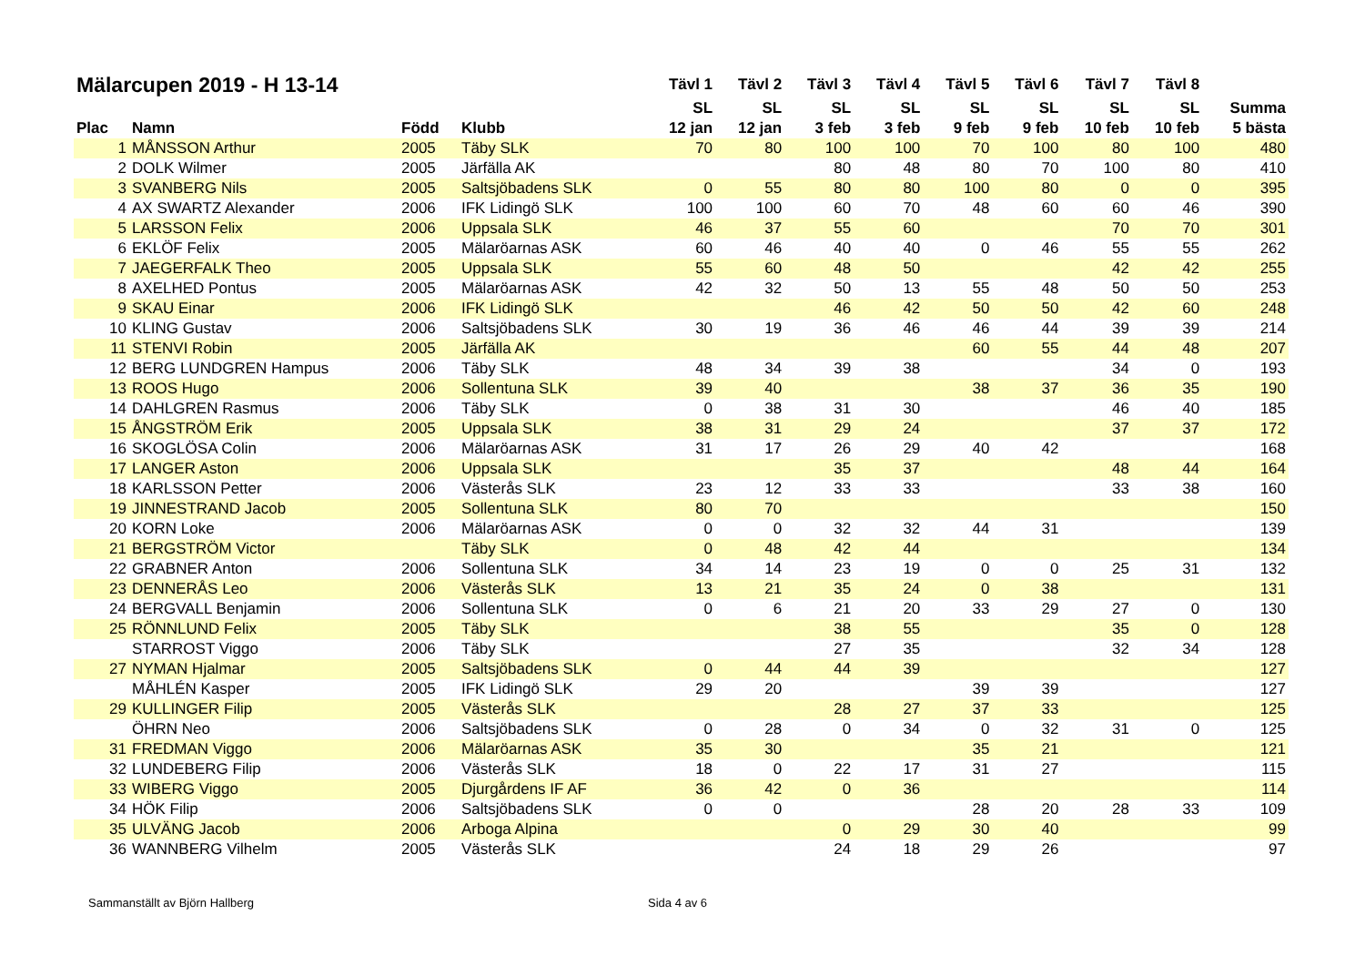| Mälarcupen 2019 - H 13-14 | | | | Tävl 1 | Tävl 2 | Tävl 3 | Tävl 4 | Tävl 5 | Tävl 6 | Tävl 7 | Tävl 8 | |
| --- | --- | --- | --- | --- | --- | --- | --- | --- | --- | --- | --- | --- |
| | | | | SL | SL | SL | SL | SL | SL | SL | SL | Summa |
| Plac | Namn | Född | Klubb | 12 jan | 12 jan | 3 feb | 3 feb | 9 feb | 9 feb | 10 feb | 10 feb | 5 bästa |
| 1 | MÅNSSON Arthur | 2005 | Täby SLK | 70 | 80 | 100 | 100 | 70 | 100 | 80 | 100 | 480 |
| 2 | DOLK Wilmer | 2005 | Järfälla AK | | | 80 | 48 | 80 | 70 | 100 | 80 | 410 |
| 3 | SVANBERG Nils | 2005 | Saltsjöbadens SLK | 0 | 55 | 80 | 80 | 100 | 80 | 0 | 0 | 395 |
| 4 | AX SWARTZ Alexander | 2006 | IFK Lidingö SLK | 100 | 100 | 60 | 70 | 48 | 60 | 60 | 46 | 390 |
| 5 | LARSSON Felix | 2006 | Uppsala SLK | 46 | 37 | 55 | 60 | | | 70 | 70 | 301 |
| 6 | EKLÖF Felix | 2005 | Mälaröarnas ASK | 60 | 46 | 40 | 40 | 0 | 46 | 55 | 55 | 262 |
| 7 | JAEGERFALK Theo | 2005 | Uppsala SLK | 55 | 60 | 48 | 50 | | | 42 | 42 | 255 |
| 8 | AXELHED Pontus | 2005 | Mälaröarnas ASK | 42 | 32 | 50 | 13 | 55 | 48 | 50 | 50 | 253 |
| 9 | SKAU Einar | 2006 | IFK Lidingö SLK | | | 46 | 42 | 50 | 50 | 42 | 60 | 248 |
| 10 | KLING Gustav | 2006 | Saltsjöbadens SLK | 30 | 19 | 36 | 46 | 46 | 44 | 39 | 39 | 214 |
| 11 | STENVI Robin | 2005 | Järfälla AK | | | | | 60 | 55 | 44 | 48 | 207 |
| 12 | BERG LUNDGREN Hampus | 2006 | Täby SLK | 48 | 34 | 39 | 38 | | | 34 | 0 | 193 |
| 13 | ROOS Hugo | 2006 | Sollentuna SLK | 39 | 40 | | | 38 | 37 | 36 | 35 | 190 |
| 14 | DAHLGREN Rasmus | 2006 | Täby SLK | 0 | 38 | 31 | 30 | | | 46 | 40 | 185 |
| 15 | ÅNGSTRÖM Erik | 2005 | Uppsala SLK | 38 | 31 | 29 | 24 | | | 37 | 37 | 172 |
| 16 | SKOGLÖSA Colin | 2006 | Mälaröarnas ASK | 31 | 17 | 26 | 29 | 40 | 42 | | | 168 |
| 17 | LANGER Aston | 2006 | Uppsala SLK | | | 35 | 37 | | | 48 | 44 | 164 |
| 18 | KARLSSON Petter | 2006 | Västerås SLK | 23 | 12 | 33 | 33 | | | 33 | 38 | 160 |
| 19 | JINNESTRAND Jacob | 2005 | Sollentuna SLK | 80 | 70 | | | | | | | 150 |
| 20 | KORN Loke | 2006 | Mälaröarnas ASK | 0 | 0 | 32 | 32 | 44 | 31 | | | 139 |
| 21 | BERGSTRÖM Victor | | Täby SLK | 0 | 48 | 42 | 44 | | | | | 134 |
| 22 | GRABNER Anton | 2006 | Sollentuna SLK | 34 | 14 | 23 | 19 | 0 | 0 | 25 | 31 | 132 |
| 23 | DENNERÅS Leo | 2006 | Västerås SLK | 13 | 21 | 35 | 24 | 0 | 38 | | | 131 |
| 24 | BERGVALL Benjamin | 2006 | Sollentuna SLK | 0 | 6 | 21 | 20 | 33 | 29 | 27 | 0 | 130 |
| 25 | RÖNNLUND Felix | 2005 | Täby SLK | | | 38 | 55 | | | 35 | 0 | 128 |
| | STARROST Viggo | 2006 | Täby SLK | | | 27 | 35 | | | 32 | 34 | 128 |
| 27 | NYMAN Hjalmar | 2005 | Saltsjöbadens SLK | 0 | 44 | 44 | 39 | | | | | 127 |
| | MÅHLÉN Kasper | 2005 | IFK Lidingö SLK | 29 | 20 | | | 39 | 39 | | | 127 |
| 29 | KULLINGER Filip | 2005 | Västerås SLK | | | 28 | 27 | 37 | 33 | | | 125 |
| | ÖHRN Neo | 2006 | Saltsjöbadens SLK | 0 | 28 | 0 | 34 | 0 | 32 | 31 | 0 | 125 |
| 31 | FREDMAN Viggo | 2006 | Mälaröarnas ASK | 35 | 30 | | | 35 | 21 | | | 121 |
| 32 | LUNDEBERG Filip | 2006 | Västerås SLK | 18 | 0 | 22 | 17 | 31 | 27 | | | 115 |
| 33 | WIBERG Viggo | 2005 | Djurgårdens IF AF | 36 | 42 | 0 | 36 | | | | | 114 |
| 34 | HÖK Filip | 2006 | Saltsjöbadens SLK | 0 | 0 | | | 28 | 20 | 28 | 33 | 109 |
| 35 | ULVÄNG Jacob | 2006 | Arboga Alpina | | | 0 | 29 | 30 | 40 | | | 99 |
| 36 | WANNBERG Vilhelm | 2005 | Västerås SLK | | | 24 | 18 | 29 | 26 | | | 97 |
Sammanställt av Björn Hallberg Sida 4 av 6